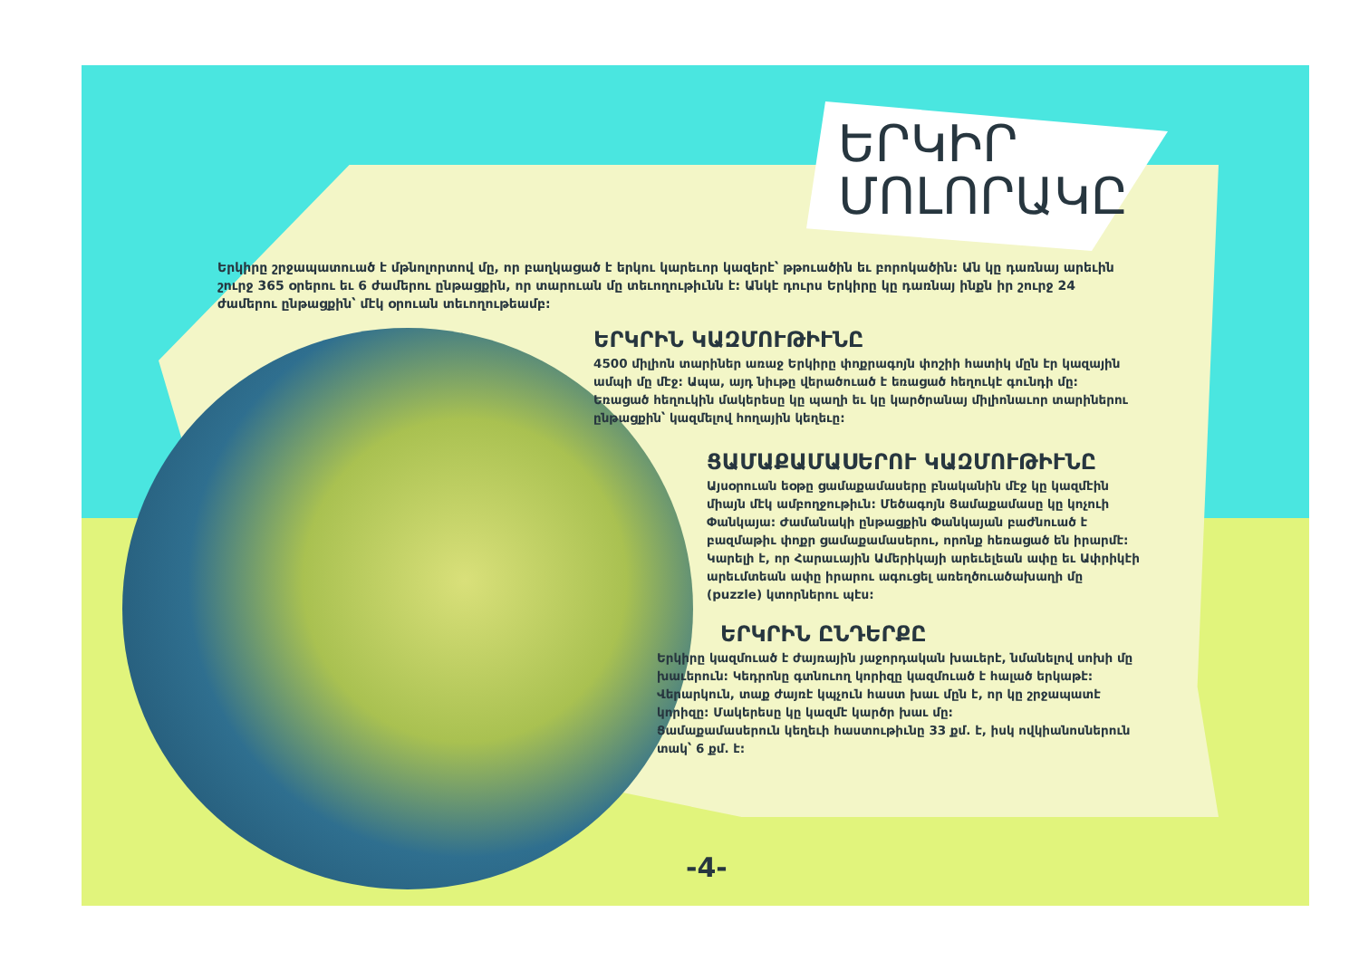ԵՐԿԻՐ
ՄՈԼՈՐԱԿԸ
Երկիրը շրջապատուած է մթնոլորտով մը, որ բաղկացած է երկու կարեւոր կազերէ՝ թթուածին եւ բորոկածին: Ան կը դառնայ արեւին շուրջ 365 օրերու եւ 6 ժամերու ընթացքին, որ տարուան մը տեւողութիւնն է: Անկէ դուրս Երկիրը կը դառնայ ինքն իր շուրջ 24 ժամերու ընթացքին՝ մէկ օրուան տեւողութեամբ:
ԵՐԿՐԻՆ ԿԱԶՄՈՒԹԻՒՆԸ
4500 միլիոն տարիներ առաջ Երկիրը փոքրագոյն փոշիի հատիկ մըն էր կազային ամպի մը մէջ: Ապա, այդ նիւթը վերածուած է եռացած հեղուկէ գունդի մը: Եռացած հեղուկին մակերեսը կը պաղի եւ կը կարծրանայ միլիոնաւոր տարիներու ընթացքին՝ կազմելով հողային կեղեւը:
ՑԱՄԱՔԱՄԱՍԵՐՈՒ ԿԱԶՄՈՒԹԻՒՆԸ
Այսօրուան եօթը ցամաքամասերը բնականին մէջ կը կազմէին միայն մէկ ամբողջութիւն: Մեծագոյն Ցամաքամասը կը կոչուի Փանկայա: Ժամանակի ընթացքին Փանկայան բաժնուած է բազմաթիւ փոքր ցամաքամասերու, որոնք հեռացած են իրարմէ: Կարելի է, որ Հարաւային Ամերիկայի արեւելեան ափը եւ Ափրիկէի արեւմտեան ափը իրարու ագուցել առեղծուածախաղի մը (puzzle) կտորներու պէս:
ԵՐԿՐԻՆ ԸՆԴԵՐՔԸ
Երկիրը կազմուած է ժայռային յաջորդական խաւերէ, նմանելով սոխի մը խաւերուն: Կեդրոնը գտնուող կորիզը կազմուած է հալած երկաթէ: Վերարկուն, տաք ժայռէ կպչուն հաստ խաւ մըն է, որ կը շրջապատէ կորիզը: Մակերեսը կը կազմէ կարծր խաւ մը:
Ցամաքամասերուն կեղեւի հաստութիւնը 33 քմ. է, իսկ ովկիանոսներուն տակ՝ 6 քմ. է:
-4-